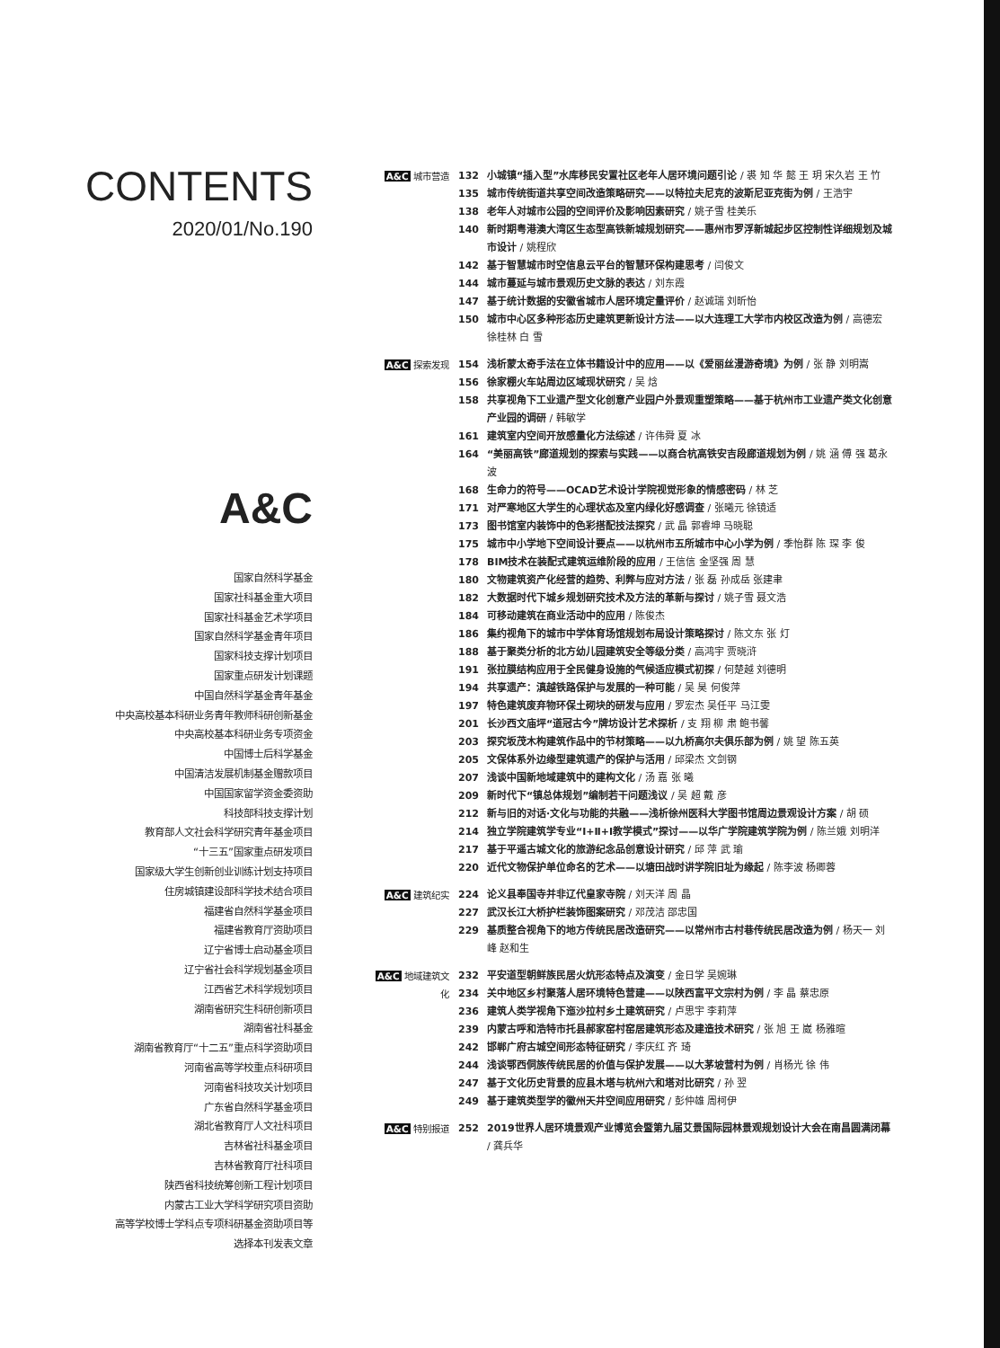CONTENTS
2020/01/No.190
A&C
国家自然科学基金
国家社科基金重大项目
国家社科基金艺术学项目
国家自然科学基金青年项目
国家科技支撑计划项目
国家重点研发计划课题
中国自然科学基金青年基金
中央高校基本科研业务青年教师科研创新基金
中央高校基本科研业务专项资金
中国博士后科学基金
中国清洁发展机制基金赠款项目
中国国家留学资金委资助
科技部科技支撑计划
教育部人文社会科学研究青年基金项目
“十三五”国家重点研发项目
国家级大学生创新创业训练计划支持项目
住房城镇建设部科学技术结合项目
福建省自然科学基金项目
福建省教育厅资助项目
辽宁省博士启动基金项目
辽宁省社会科学规划基金项目
江西省艺术科学规划项目
湖南省研究生科研创新项目
湖南省社科基金
湖南省教育厅“十二五”重点科学资助项目
河南省高等学校重点科研项目
河南省科技攻关计划项目
广东省自然科学基金项目
湖北省教育厅人文社科项目
吉林省社科基金项目
吉林省教育厅社科项目
陕西省科技统筹创新工程计划项目
内蒙古工业大学科学研究项目资助
高等学校博士学科点专项科研基金资助项目等
选择本刊发表文章
A&C 城市营造 132 小城镇“插入型”水库移民安置社区老年人居环境问题引论 / 裘 知 华 懿 王 玥 宋久岩 王 竹
135 城市传统街道共享空间改造策略研究——以特拉夫尼克的波斯尼亚克街为例 / 王浩宇
138 老年人对城市公园的空间评价及影响因素研究 / 姚子雪 桂美乐
140 新时期粤港澳大湾区生态型高铁新城规划研究——惠州市罗浮新城起步区控制性详细规划及城市设计 / 姚程欣
142 基于智慧城市时空信息云平台的智慧环保构建思考 / 闫俊文
144 城市蔓延与城市景观历史文脉的表达 / 刘东霞
147 基于统计数据的安徽省城市人居环境定量评价 / 赵诚瑞 刘昕怡
150 城市中心区多种形态历史建筑更新设计方法——以大连理工大学市内校区改造为例 / 高德宏 徐桂林 白 雪
A&C 探索发现 154 浅析蒙太奇手法在立体书籍设计中的应用——以《爱丽丝漫游奇境》为例 / 张 静 刘明嵩
156 徐家棚火车站周边区域现状研究 / 吴 焓
158 共享视角下工业遗产型文化创意产业园户外景观重塑策略——基于杭州市工业遗产类文化创意产业园的调研 / 韩敏学
161 建筑室内空间开放感量化方法综述 / 许伟舜 夏 冰
164 “美丽高铁”廊道规划的探索与实践——以商合杭高铁安吉段廊道规划为例 / 姚 涵 傅 强 葛永波
168 生命力的符号——OCAD艺术设计学院视觉形象的情感密码 / 林 芝
171 对严寒地区大学生的心理状态及室内绿化好感调查 / 张曦元 徐镜适
173 图书馆室内装饰中的色彩搭配技法探究 / 武 晶 郭睿坤 马晓聪
175 城市中小学地下空间设计要点——以杭州市五所城市中心小学为例 / 季怡群 陈 琛 李 俊
178 BIM技术在装配式建筑运维阶段的应用 / 王信信 金坚强 周 慧
180 文物建筑资产化经营的趋势、利弊与应对方法 / 张 磊 孙成岳 张建聿
182 大数据时代下城乡规划研究技术及方法的革新与探讨 / 姚子雪 聂文浩
184 可移动建筑在商业活动中的应用 / 陈俊杰
186 集约视角下的城市中学体育场馆规划布局设计策略探讨 / 陈文东 张 灯
188 基于聚类分析的北方幼儿园建筑安全等级分类 / 高鸿宇 贾晓浒
191 张拉膜结构应用于全民健身设施的气候适应模式初探 / 何楚越 刘德明
194 共享遗产：滇越铁路保护与发展的一种可能 / 吴 昊 何俊萍
197 特色建筑废弃物环保土砌块的研发与应用 / 罗宏杰 吴任平 马江雯
201 长沙西文庙坪“道冠古今”牌坊设计艺术探析 / 支 翔 柳 肃 鲍书馨
203 探究坂茂木构建筑作品中的节材策略——以九桥高尔夫俱乐部为例 / 姚 望 陈五英
205 文保体系外边缘型建筑遗产的保护与活用 / 邱梁杰 文剑钢
207 浅谈中国新地域建筑中的建构文化 / 汤 嘉 张 曦
209 新时代下“镇总体规划”编制若干问题浅议 / 吴 超 戴 彦
212 新与旧的对话·文化与功能的共融——浅析徐州医科大学图书馆周边景观设计方案 / 胡 硕
214 独立学院建筑学专业“Ⅰ+Ⅱ+Ⅰ教学模式”探讨——以华广学院建筑学院为例 / 陈兰娥 刘明洋
217 基于平遥古城文化的旅游纪念品创意设计研究 / 邱 萍 武 瑜
220 近代文物保护单位命名的艺术——以塘田战时讲学院旧址为缘起 / 陈李波 杨卿蓉
A&C 建筑纪实 224 论义县奉国寺并非辽代皇家寺院 / 刘天洋 周 晶
227 武汉长江大桥护栏装饰图案研究 / 邓茂洁 邵忠国
229 基质整合视角下的地方传统民居改造研究——以常州市古村巷传统民居改造为例 / 杨天一 刘 峰 赵和生
A&C 地域建筑文化
232 平安道型朝鲜族民居火炕形态特点及演变 / 金日学 吴婉琳
234 关中地区乡村聚落人居环境特色营建——以陕西富平文宗村为例 / 李 晶 蔡忠原
236 建筑人类学视角下迤沙拉村乡土建筑研究 / 卢思宇 李莉萍
239 内蒙古呼和浩特市托县郝家窑村窑居建筑形态及建造技术研究 / 张 旭 王 崴 杨雅暄
242 邯郸广府古城空间形态特征研究 / 李庆红 齐 琦
244 浅谈鄂西侗族传统民居的价值与保护发展——以大茅坡营村为例 / 肖杨光 徐 伟
247 基于文化历史背景的应县木塔与杭州六和塔对比研究 / 孙 翌
249 基于建筑类型学的徽州天井空间应用研究 / 彭仲雄 周柯伊
A&C 特别报道 252 2019世界人居环境景观产业博览会暨第九届艾景国际园林景观规划设计大会在南昌圆满闭幕 / 龚兵华